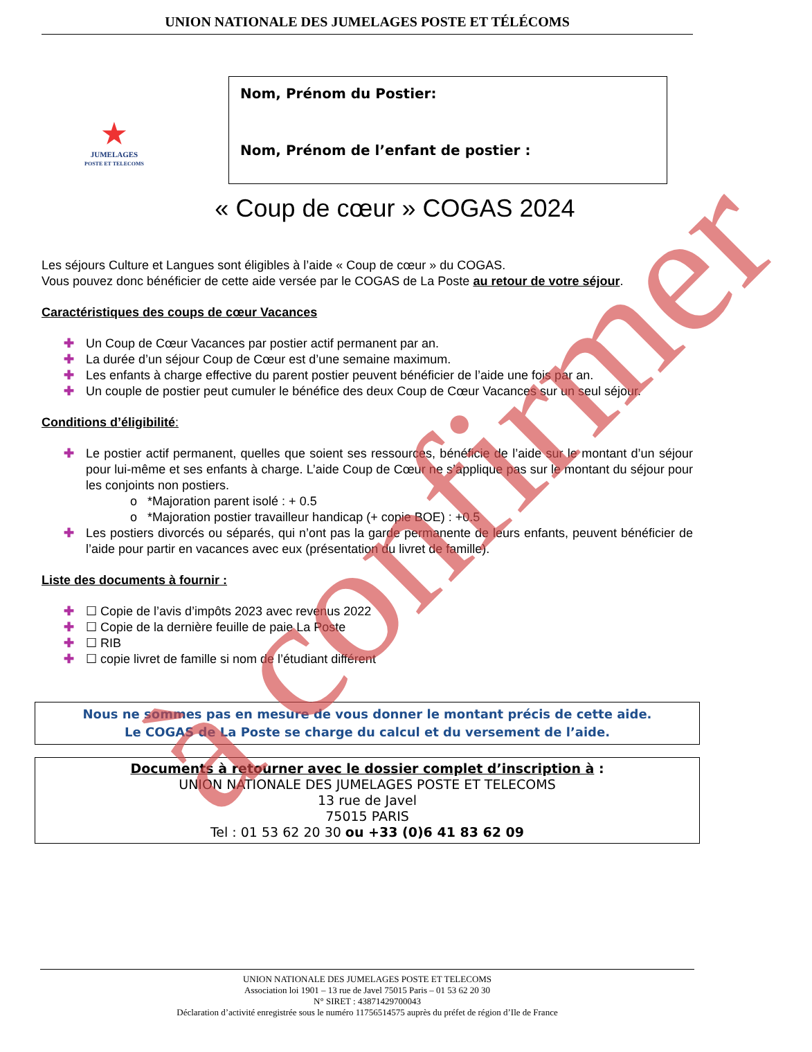UNION NATIONALE DES JUMELAGES POSTE ET TÉLÉCOMS
★
JUMELAGES
POSTE ET TELECOMS
Nom, Prénom du Postier:
Nom, Prénom de l’enfant de postier :
« Coup de cœur » COGAS 2024
Les séjours Culture et Langues sont éligibles à l’aide « Coup de cœur » du COGAS.
Vous pouvez donc bénéficier de cette aide versée par le COGAS de La Poste au retour de votre séjour.
Caractéristiques des coups de cœur Vacances
✚ Un Coup de Cœur Vacances par postier actif permanent par an.
✚ La durée d’un séjour Coup de Cœur est d’une semaine maximum.
✚ Les enfants à charge effective du parent postier peuvent bénéficier de l’aide une fois par an.
✚ Un couple de postier peut cumuler le bénéfice des deux Coup de Cœur Vacances sur un seul séjour.
Conditions d’éligibilité:
✚ Le postier actif permanent, quelles que soient ses ressources, bénéficie de l’aide sur le montant d’un séjour pour lui-même et ses enfants à charge. L’aide Coup de Cœur ne s’applique pas sur le montant du séjour pour les conjoints non postiers.
o *Majoration parent isolé : + 0.5
o *Majoration postier travailleur handicap (+ copie BOE) : +0.5
✚ Les postiers divorcés ou séparés, qui n’ont pas la garde permanente de leurs enfants, peuvent bénéficier de l’aide pour partir en vacances avec eux (présentation du livret de famille).
Liste des documents à fournir :
✚ ☐ Copie de l’avis d’impôts 2023 avec revenus 2022
✚ ☐ Copie de la dernière feuille de paie La Poste
✚ ☐ RIB
✚ ☐ copie livret de famille si nom de l’étudiant différent
Nous ne sommes pas en mesure de vous donner le montant précis de cette aide.
Le COGAS de La Poste se charge du calcul et du versement de l’aide.
Documents à retourner avec le dossier complet d’inscription à :
UNION NATIONALE DES JUMELAGES POSTE ET TELECOMS
13 rue de Javel
75015 PARIS
Tel : 01 53 62 20 30 ou +33 (0)6 41 83 62 09
UNION NATIONALE DES JUMELAGES POSTE ET TELECOMS
Association loi 1901 – 13 rue de Javel 75015 Paris – 01 53 62 20 30
N° SIRET : 43871429700043
Déclaration d’activité enregistrée sous le numéro 11756514575 auprès du préfet de région d’Ile de France
à confirmer